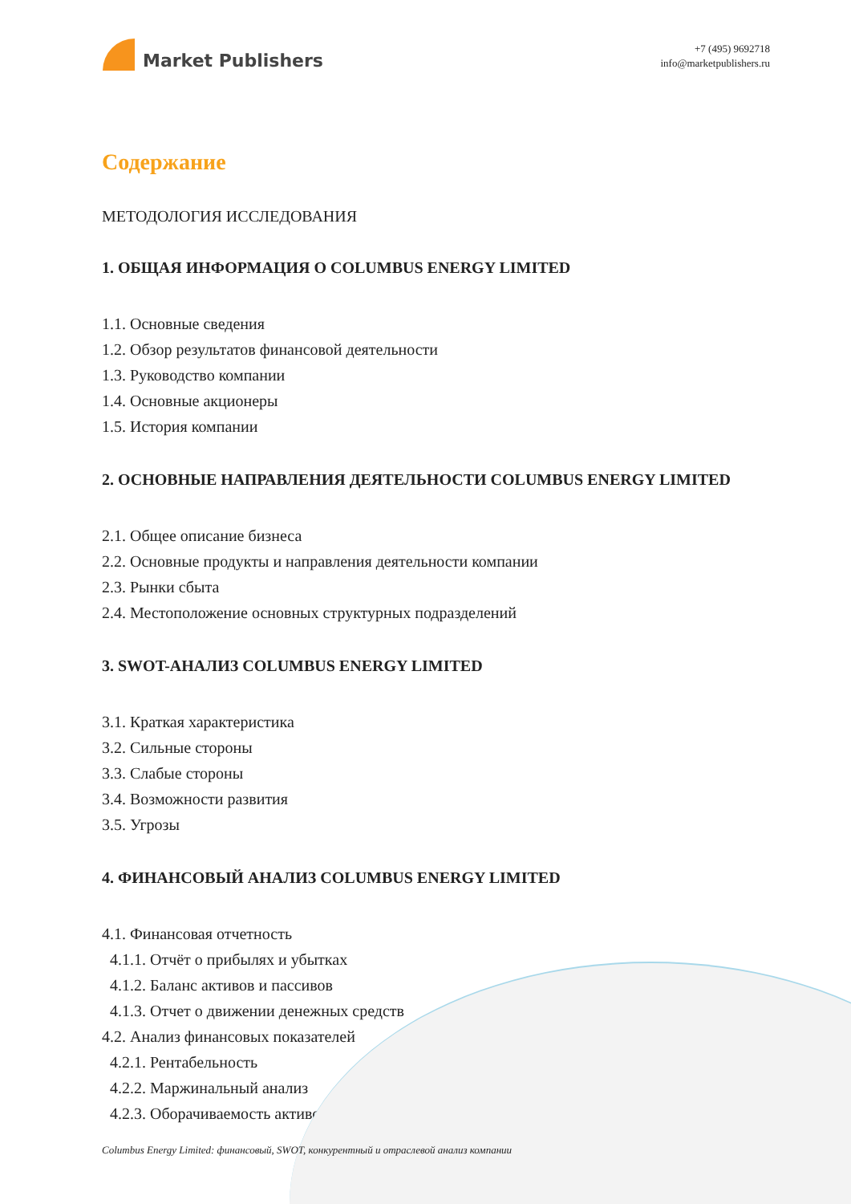Market Publishers
+7 (495) 9692718
info@marketpublishers.ru
Содержание
МЕТОДОЛОГИЯ ИССЛЕДОВАНИЯ
1. ОБЩАЯ ИНФОРМАЦИЯ О COLUMBUS ENERGY LIMITED
1.1. Основные сведения
1.2. Обзор результатов финансовой деятельности
1.3. Руководство компании
1.4. Основные акционеры
1.5. История компании
2. ОСНОВНЫЕ НАПРАВЛЕНИЯ ДЕЯТЕЛЬНОСТИ COLUMBUS ENERGY LIMITED
2.1. Общее описание бизнеса
2.2. Основные продукты и направления деятельности компании
2.3. Рынки сбыта
2.4. Местоположение основных структурных подразделений
3. SWOT-АНАЛИЗ COLUMBUS ENERGY LIMITED
3.1. Краткая характеристика
3.2. Сильные стороны
3.3. Слабые стороны
3.4. Возможности развития
3.5. Угрозы
4. ФИНАНСОВЫЙ АНАЛИЗ COLUMBUS ENERGY LIMITED
4.1. Финансовая отчетность
4.1.1. Отчёт о прибылях и убытках
4.1.2. Баланс активов и пассивов
4.1.3. Отчет о движении денежных средств
4.2. Анализ финансовых показателей
4.2.1. Рентабельность
4.2.2. Маржинальный анализ
4.2.3. Оборачиваемость активов
Columbus Energy Limited: финансовый, SWOT, конкурентный и отраслевой анализ компании